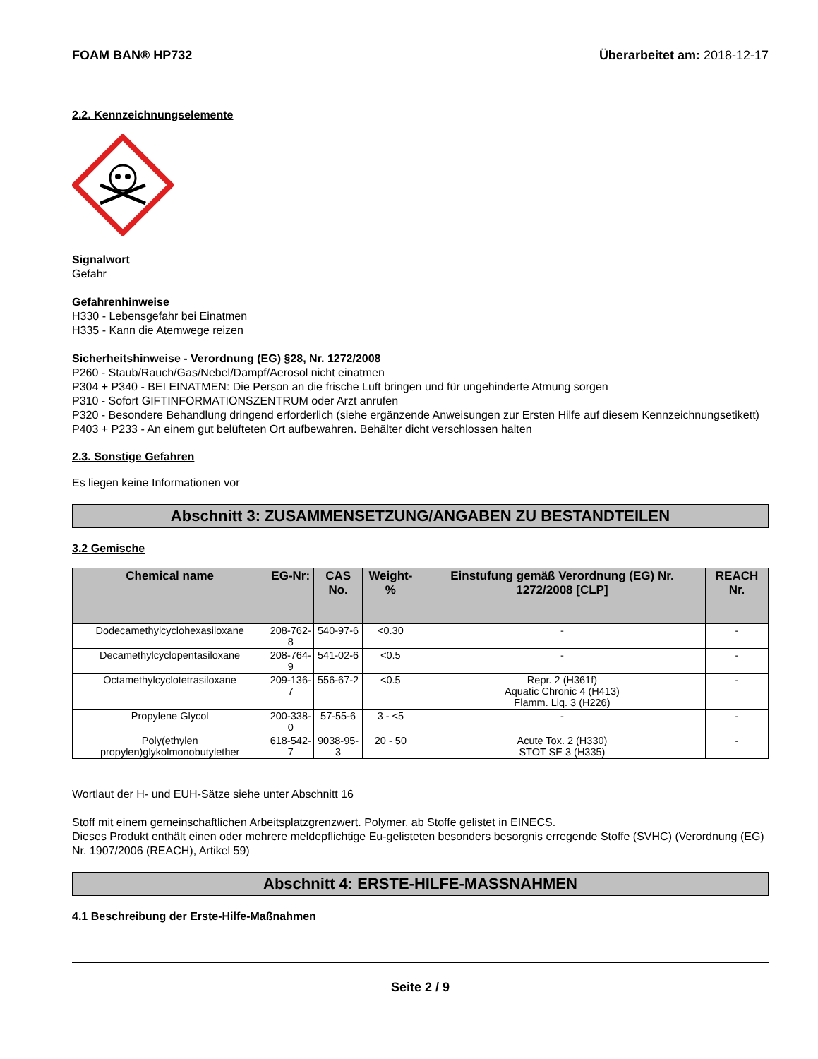FOAM BAN® HP732 Überarbeitet am: 2018-12-17
2.2. Kennzeichnungselemente
Signalwort
Gefahr
Gefahrenhinweise
H330 - Lebensgefahr bei Einatmen
H335 - Kann die Atemwege reizen
Sicherheitshinweise - Verordnung (EG) §28, Nr. 1272/2008
P260 - Staub/Rauch/Gas/Nebel/Dampf/Aerosol nicht einatmen
P304 + P340 - BEI EINATMEN: Die Person an die frische Luft bringen und für ungehinderte Atmung sorgen
P310 - Sofort GIFTINFORMATIONSZENTRUM oder Arzt anrufen
P320 - Besondere Behandlung dringend erforderlich (siehe ergänzende Anweisungen zur Ersten Hilfe auf diesem Kennzeichnungsetikett)
P403 + P233 - An einem gut belüfteten Ort aufbewahren. Behälter dicht verschlossen halten
2.3. Sonstige Gefahren
Es liegen keine Informationen vor
Abschnitt 3: ZUSAMMENSETZUNG/ANGABEN ZU BESTANDTEILEN
3.2 Gemische
| Chemical name | EG-Nr: | CAS No. | Weight-% | Einstufung gemäß Verordnung (EG) Nr. 1272/2008 [CLP] | REACH Nr. |
| --- | --- | --- | --- | --- | --- |
| Dodecamethylcyclohexasiloxane | 208-762-8 | 540-97-6 | <0.30 | - | - |
| Decamethylcyclopentasiloxane | 208-764-9 | 541-02-6 | <0.5 | - | - |
| Octamethylcyclotetrasiloxane | 209-136-7 | 556-67-2 | <0.5 | Repr. 2 (H361f) Aquatic Chronic 4 (H413) Flamm. Liq. 3 (H226) | - |
| Propylene Glycol | 200-338-0 | 57-55-6 | 3 - <5 | - | - |
| Poly(ethylen propylen)glykolmonobutylether | 618-542-7 | 9038-95-3 | 20 - 50 | Acute Tox. 2 (H330) STOT SE 3 (H335) | - |
Wortlaut der H- und EUH-Sätze siehe unter Abschnitt 16
Stoff mit einem gemeinschaftlichen Arbeitsplatzgrenzwert. Polymer, ab Stoffe gelistet in EINECS.
Dieses Produkt enthält einen oder mehrere meldepflichtige Eu-gelisteten besonders besorgnis erregende Stoffe (SVHC) (Verordnung (EG) Nr. 1907/2006 (REACH), Artikel 59)
Abschnitt 4: ERSTE-HILFE-MASSNAHMEN
4.1 Beschreibung der Erste-Hilfe-Maßnahmen
Seite 2 / 9